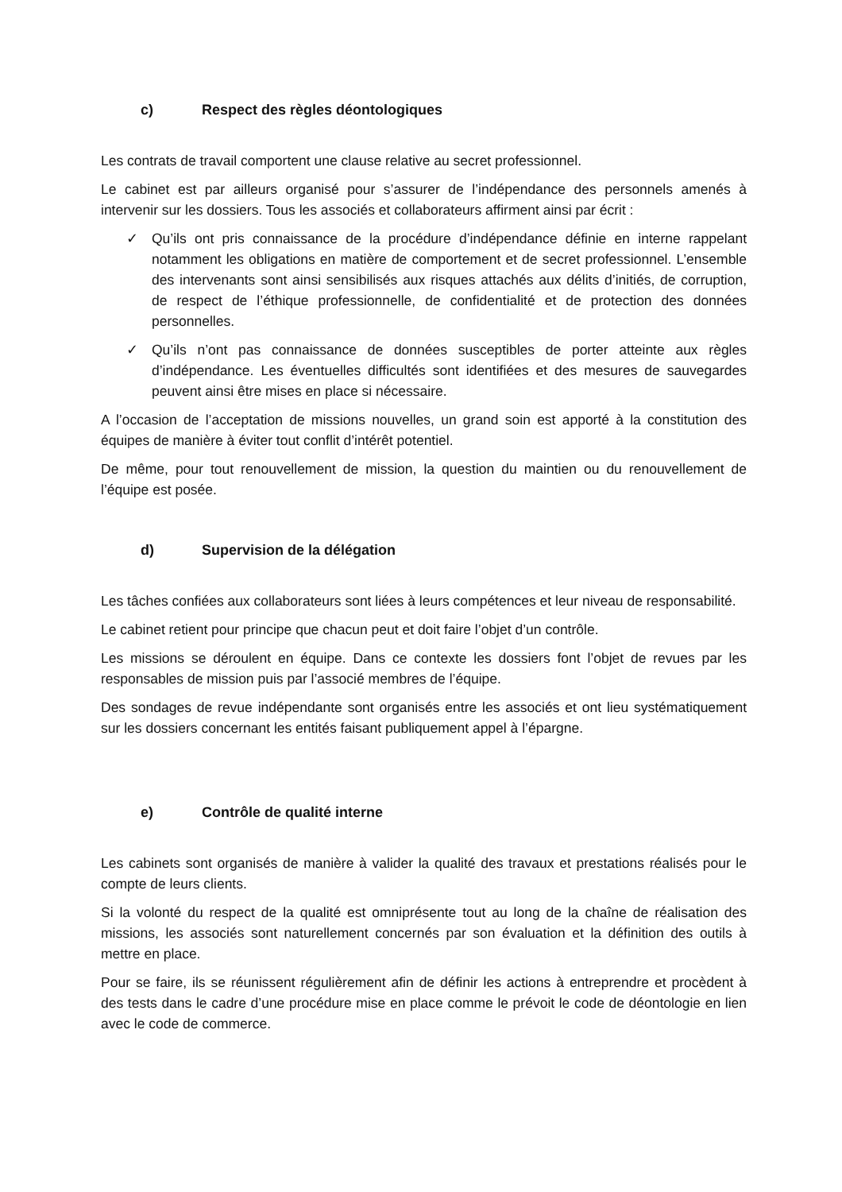c) Respect des règles déontologiques
Les contrats de travail comportent une clause relative au secret professionnel.
Le cabinet est par ailleurs organisé pour s’assurer de l’indépendance des personnels amenés à intervenir sur les dossiers. Tous les associés et collaborateurs affirment ainsi par écrit :
✓ Qu’ils ont pris connaissance de la procédure d’indépendance définie en interne rappelant notamment les obligations en matière de comportement et de secret professionnel. L’ensemble des intervenants sont ainsi sensibilisés aux risques attachés aux délits d’initiés, de corruption, de respect de l’éthique professionnelle, de confidentialité et de protection des données personnelles.
✓ Qu’ils n’ont pas connaissance de données susceptibles de porter atteinte aux règles d’indépendance. Les éventuelles difficultés sont identifiées et des mesures de sauvegardes peuvent ainsi être mises en place si nécessaire.
A l’occasion de l’acceptation de missions nouvelles, un grand soin est apporté à la constitution des équipes de manière à éviter tout conflit d’intérêt potentiel.
De même, pour tout renouvellement de mission, la question du maintien ou du renouvellement de l’équipe est posée.
d) Supervision de la délégation
Les tâches confiées aux collaborateurs sont liées à leurs compétences et leur niveau de responsabilité.
Le cabinet retient pour principe que chacun peut et doit faire l’objet d’un contrôle.
Les missions se déroulent en équipe. Dans ce contexte les dossiers font l’objet de revues par les responsables de mission puis par l’associé membres de l’équipe.
Des sondages de revue indépendante sont organisés entre les associés et ont lieu systématiquement sur les dossiers concernant les entités faisant publiquement appel à l’épargne.
e) Contrôle de qualité interne
Les cabinets sont organisés de manière à valider la qualité des travaux et prestations réalisés pour le compte de leurs clients.
Si la volonté du respect de la qualité est omniprésente tout au long de la chaîne de réalisation des missions, les associés sont naturellement concernés par son évaluation et la définition des outils à mettre en place.
Pour se faire, ils se réunissent régulièrement afin de définir les actions à entreprendre et procèdent à des tests dans le cadre d’une procédure mise en place comme le prévoit le code de déontologie en lien avec le code de commerce.